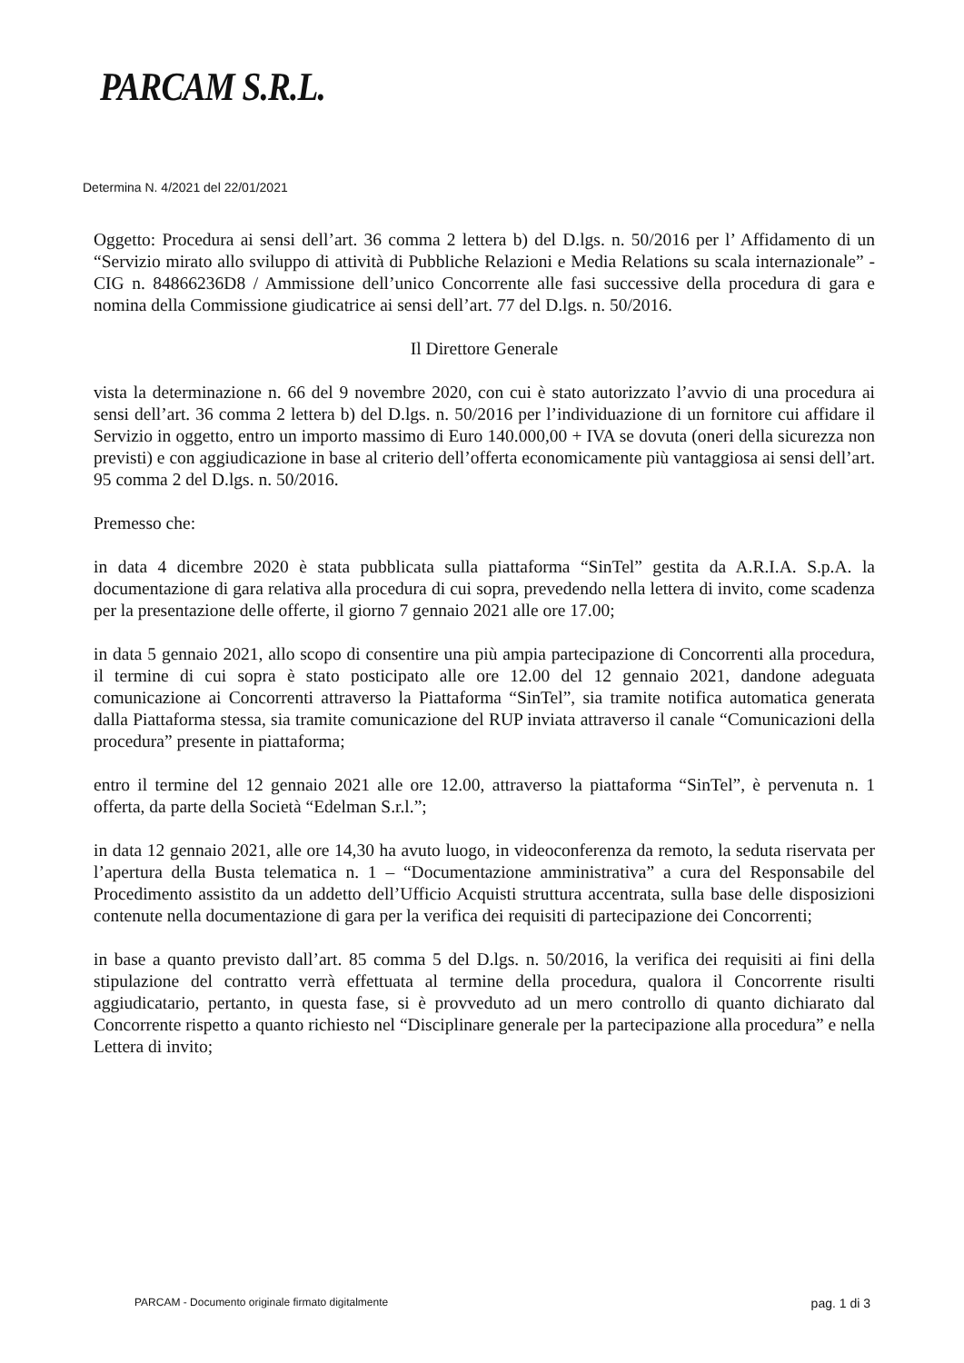PARCAM S.R.L.
Determina N. 4/2021 del 22/01/2021
Oggetto: Procedura ai sensi dell’art. 36 comma 2 lettera b) del D.lgs. n. 50/2016 per l’ Affidamento di un “Servizio mirato allo sviluppo di attività di Pubbliche Relazioni e Media Relations su scala internazionale” - CIG n. 84866236D8 / Ammissione dell’unico Concorrente alle fasi successive della procedura di gara e nomina della Commissione giudicatrice ai sensi dell’art. 77 del D.lgs. n. 50/2016.
Il Direttore Generale
vista la determinazione n. 66 del 9 novembre 2020, con cui è stato autorizzato l’avvio di una procedura ai sensi dell’art. 36 comma 2 lettera b) del D.lgs. n. 50/2016 per l’individuazione di un fornitore cui affidare il Servizio in oggetto, entro un importo massimo di Euro 140.000,00 + IVA se dovuta (oneri della sicurezza non previsti) e con aggiudicazione in base al criterio dell’offerta economicamente più vantaggiosa ai sensi dell’art. 95 comma 2 del D.lgs. n. 50/2016.
Premesso che:
in data 4 dicembre 2020 è stata pubblicata sulla piattaforma “SinTel” gestita da A.R.I.A. S.p.A. la documentazione di gara relativa alla procedura di cui sopra, prevedendo nella lettera di invito, come scadenza per la presentazione delle offerte, il giorno 7 gennaio 2021 alle ore 17.00;
in data 5 gennaio 2021, allo scopo di consentire una più ampia partecipazione di Concorrenti alla procedura, il termine di cui sopra è stato posticipato alle ore 12.00 del 12 gennaio 2021, dandone adeguata comunicazione ai Concorrenti attraverso la Piattaforma “SinTel”, sia tramite notifica automatica generata dalla Piattaforma stessa, sia tramite comunicazione del RUP inviata attraverso il canale “Comunicazioni della procedura” presente in piattaforma;
entro il termine del 12 gennaio 2021 alle ore 12.00, attraverso la piattaforma “SinTel”, è pervenuta n. 1 offerta, da parte della Società “Edelman S.r.l.”;
in data 12 gennaio 2021, alle ore 14,30 ha avuto luogo, in videoconferenza da remoto, la seduta riservata per l’apertura della Busta telematica n. 1 – “Documentazione amministrativa” a cura del Responsabile del Procedimento assistito da un addetto dell’Ufficio Acquisti struttura accentrata, sulla base delle disposizioni contenute nella documentazione di gara per la verifica dei requisiti di partecipazione dei Concorrenti;
in base a quanto previsto dall’art. 85 comma 5 del D.lgs. n. 50/2016, la verifica dei requisiti ai fini della stipulazione del contratto verrà effettuata al termine della procedura, qualora il Concorrente risulti aggiudicatario, pertanto, in questa fase, si è provveduto ad un mero controllo di quanto dichiarato dal Concorrente rispetto a quanto richiesto nel “Disciplinare generale per la partecipazione alla procedura” e nella Lettera di invito;
PARCAM - Documento originale firmato digitalmente pag. 1 di 3